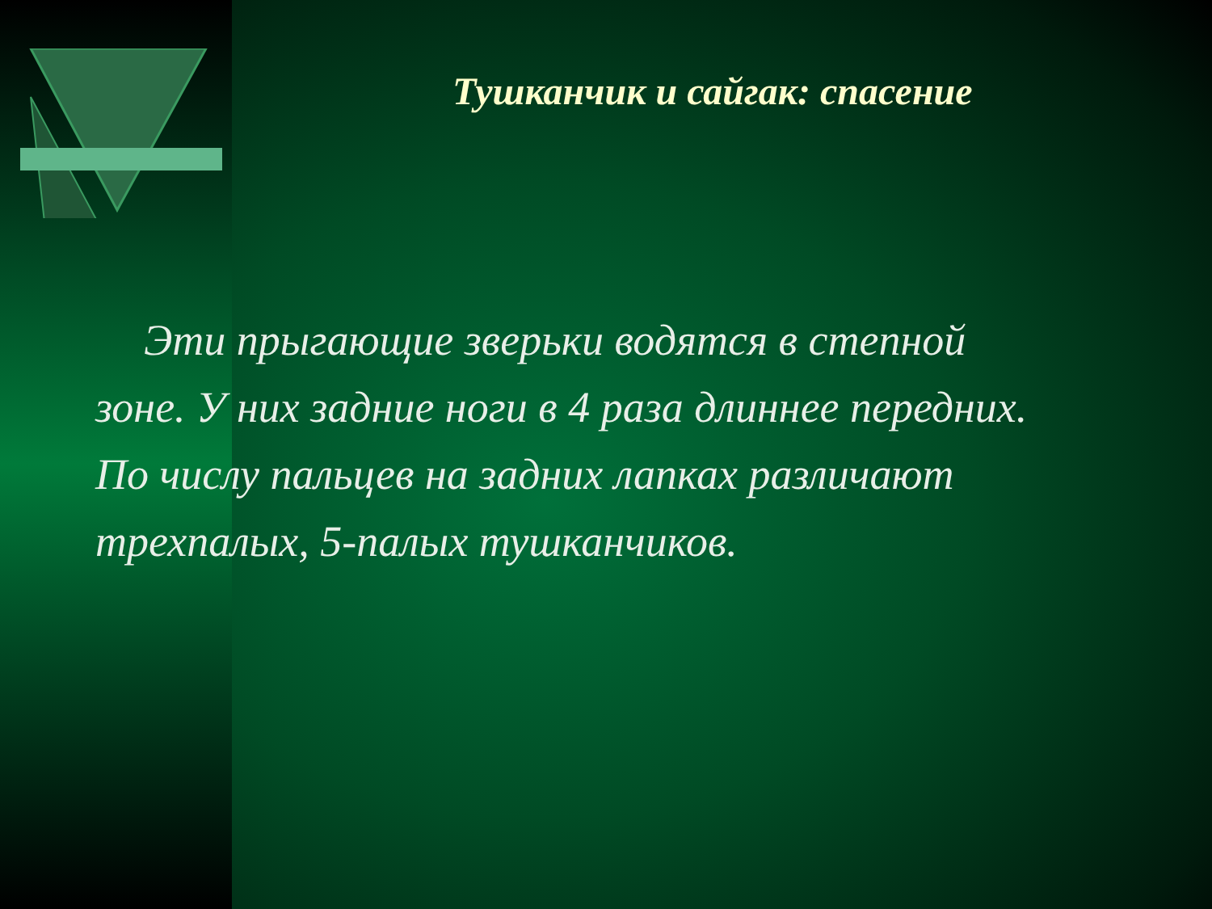Тушканчик и сайгак: спасение
Эти прыгающие зверьки водятся в степной зоне. У них задние ноги в 4 раза длиннее передних. По числу пальцев на задних лапках различают трехпалых, 5-палых тушканчиков.